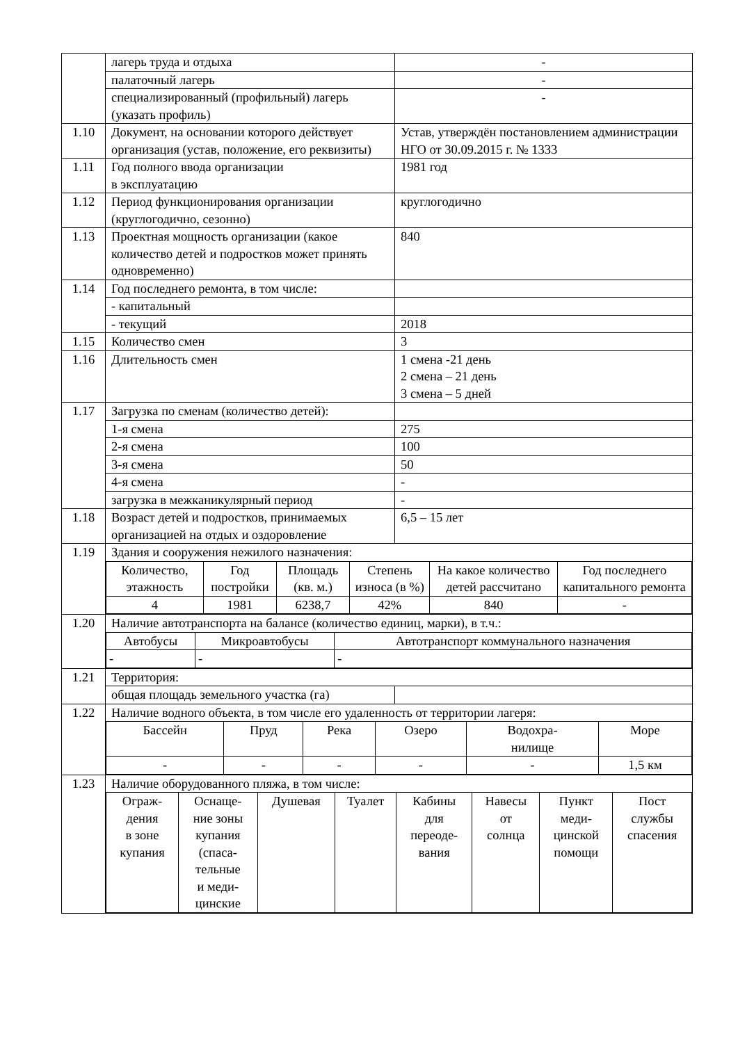| | лагерь труда и отдыха | - |
| | палаточный лагерь | - |
| | специализированный (профильный) лагерь (указать профиль) | - |
| 1.10 | Документ, на основании которого действует организация (устав, положение, его реквизиты) | Устав, утверждён постановлением администрации НГО от 30.09.2015 г. № 1333 |
| 1.11 | Год полного ввода организации в эксплуатацию | 1981 год |
| 1.12 | Период функционирования организации (круглогодично, сезонно) | круглогодично |
| 1.13 | Проектная мощность организации (какое количество детей и подростков может принять одновременно) | 840 |
| 1.14 | Год последнего ремонта, в том числе: | |
| | - капитальный | |
| | - текущий | 2018 |
| 1.15 | Количество смен | 3 |
| 1.16 | Длительность смен | 1 смена -21 день 2 смена – 21 день 3 смена – 5 дней |
| 1.17 | Загрузка по сменам (количество детей): | |
| | 1-я смена | 275 |
| | 2-я смена | 100 |
| | 3-я смена | 50 |
| | 4-я смена | - |
| | загрузка в межканикулярный период | - |
| 1.18 | Возраст детей и подростков, принимаемых организацией на отдых и оздоровление | 6,5 – 15 лет |
| 1.19 | Здания и сооружения нежилого назначения: | |
| | / Количество, этажность / Год постройки / Площадь (кв. м.) / Степень износа (в %) / На какое количество детей рассчитано / Год последнего капитального ремонта / / 4 / 1981 / 6238,7 / 42% / 840 / - / | |
| 1.20 | Наличие автотранспорта на балансе (количество единиц, марки), в т.ч.: | |
| | / Автобусы / Микроавтобусы / Автотранспорт коммунального назначения / / - / - / - / | |
| 1.21 | Территория: | |
| | общая площадь земельного участка (га) | |
| 1.22 | Наличие водного объекта, в том числе его удаленность от территории лагеря: | |
| | / Бассейн / Пруд / Река / Озеро / Водохра- нилище / Море / / - / - / - / - / - / 1,5 км / | |
| 1.23 | Наличие оборудованного пляжа, в том числе: | |
| | / Ограж- дения в зоне купания / Оснаще- ние зоны купания (спаса- тельные и меди- цинские / Душевая / Туалет / Кабины для переоде- вания / Навесы от солнца / Пункт меди- цинской помощи / Пост службы спасения / | |